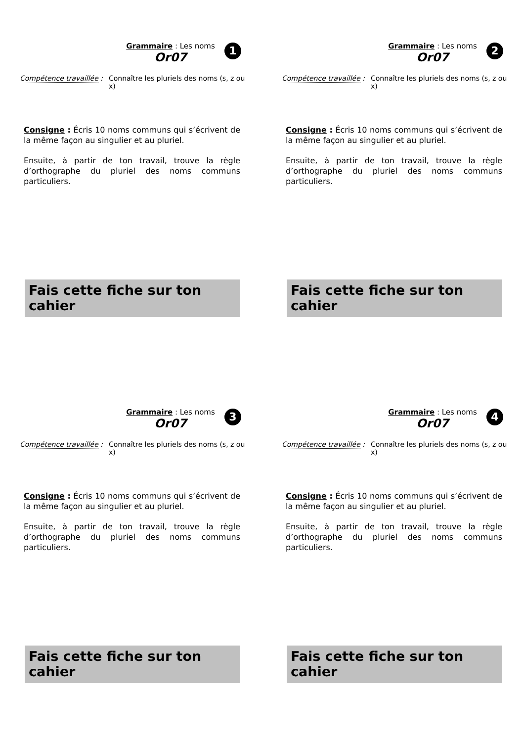Grammaire : Les noms
Or07
1
Compétence travaillée :
Connaître les pluriels des noms (s, z ou x)
Consigne : Écris 10 noms communs qui s’écrivent de la même façon au singulier et au pluriel.
Ensuite, à partir de ton travail, trouve la règle d’orthographe du pluriel des noms communs particuliers.
Fais cette fiche sur ton cahier
Grammaire : Les noms
Or07
2
Compétence travaillée :
Connaître les pluriels des noms (s, z ou x)
Consigne : Écris 10 noms communs qui s’écrivent de la même façon au singulier et au pluriel.
Ensuite, à partir de ton travail, trouve la règle d’orthographe du pluriel des noms communs particuliers.
Fais cette fiche sur ton cahier
Grammaire : Les noms
Or07
3
Compétence travaillée :
Connaître les pluriels des noms (s, z ou x)
Consigne : Écris 10 noms communs qui s’écrivent de la même façon au singulier et au pluriel.
Ensuite, à partir de ton travail, trouve la règle d’orthographe du pluriel des noms communs particuliers.
Fais cette fiche sur ton cahier
Grammaire : Les noms
Or07
4
Compétence travaillée :
Connaître les pluriels des noms (s, z ou x)
Consigne : Écris 10 noms communs qui s’écrivent de la même façon au singulier et au pluriel.
Ensuite, à partir de ton travail, trouve la règle d’orthographe du pluriel des noms communs particuliers.
Fais cette fiche sur ton cahier